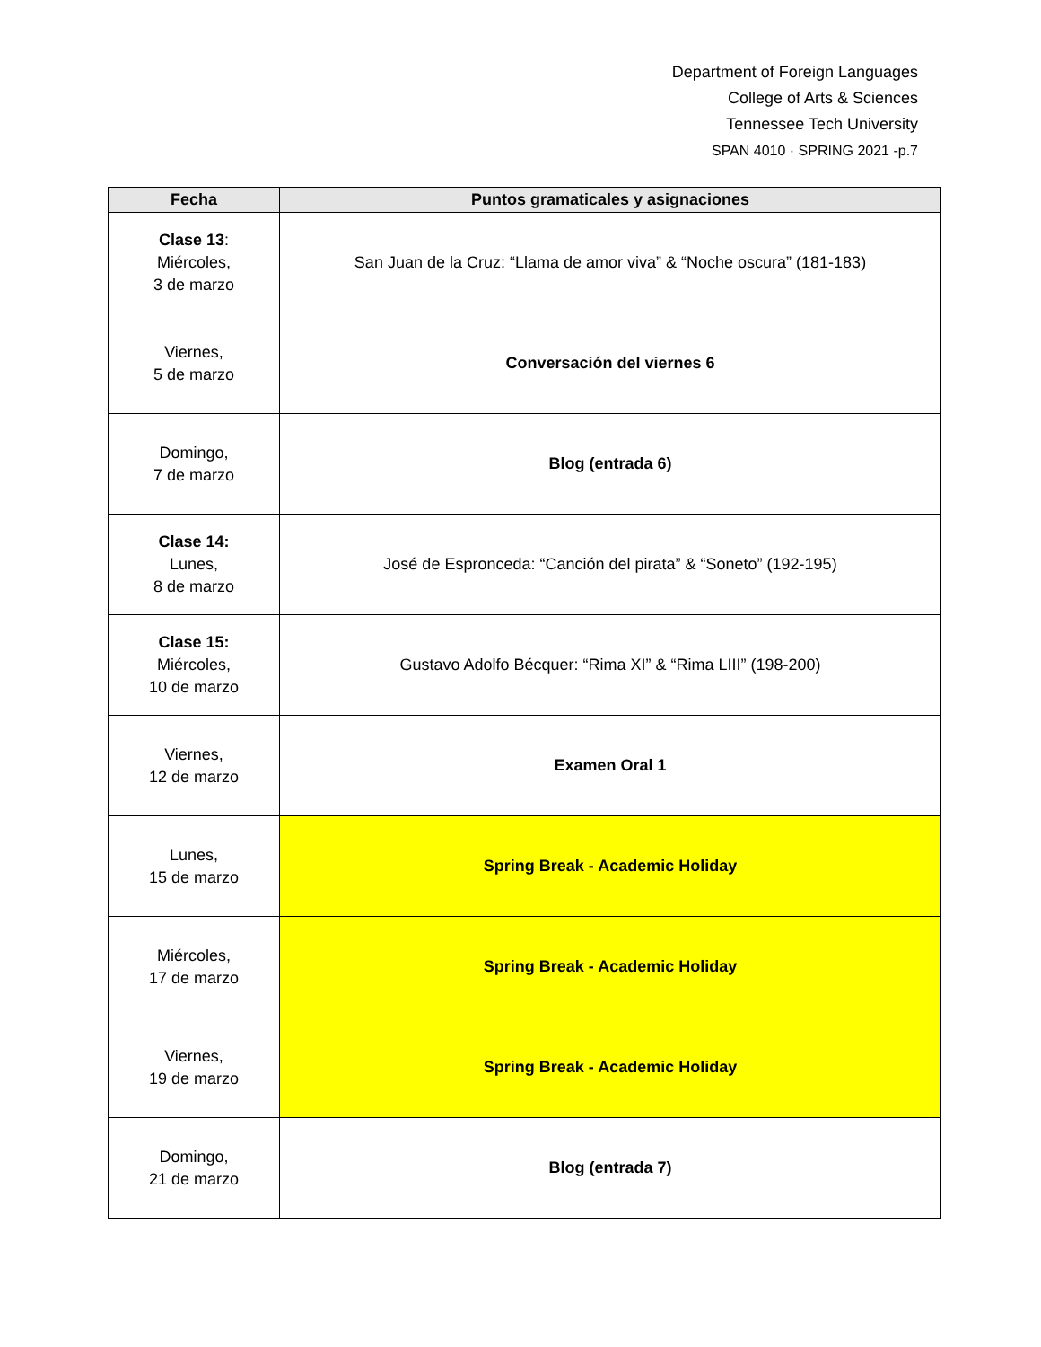Department of Foreign Languages
College of Arts & Sciences
Tennessee Tech University
SPAN 4010 · SPRING 2021 -p.7
| Fecha | Puntos gramaticales y asignaciones |
| --- | --- |
| Clase 13 : Miércoles, 3 de marzo | San Juan de la Cruz: “Llama de amor viva” & “Noche oscura” (181-183) |
| Viernes, 5 de marzo | Conversación del viernes 6 |
| Domingo, 7 de marzo | Blog (entrada 6) |
| Clase 14: Lunes, 8 de marzo | José de Espronceda: “Canción del pirata” & “Soneto” (192-195) |
| Clase 15: Miércoles, 10 de marzo | Gustavo Adolfo Bécquer: “Rima XI” & “Rima LIII” (198-200) |
| Viernes, 12 de marzo | Examen Oral 1 |
| Lunes, 15 de marzo | Spring Break - Academic Holiday |
| Miércoles, 17 de marzo | Spring Break - Academic Holiday |
| Viernes, 19 de marzo | Spring Break - Academic Holiday |
| Domingo, 21 de marzo | Blog (entrada 7) |